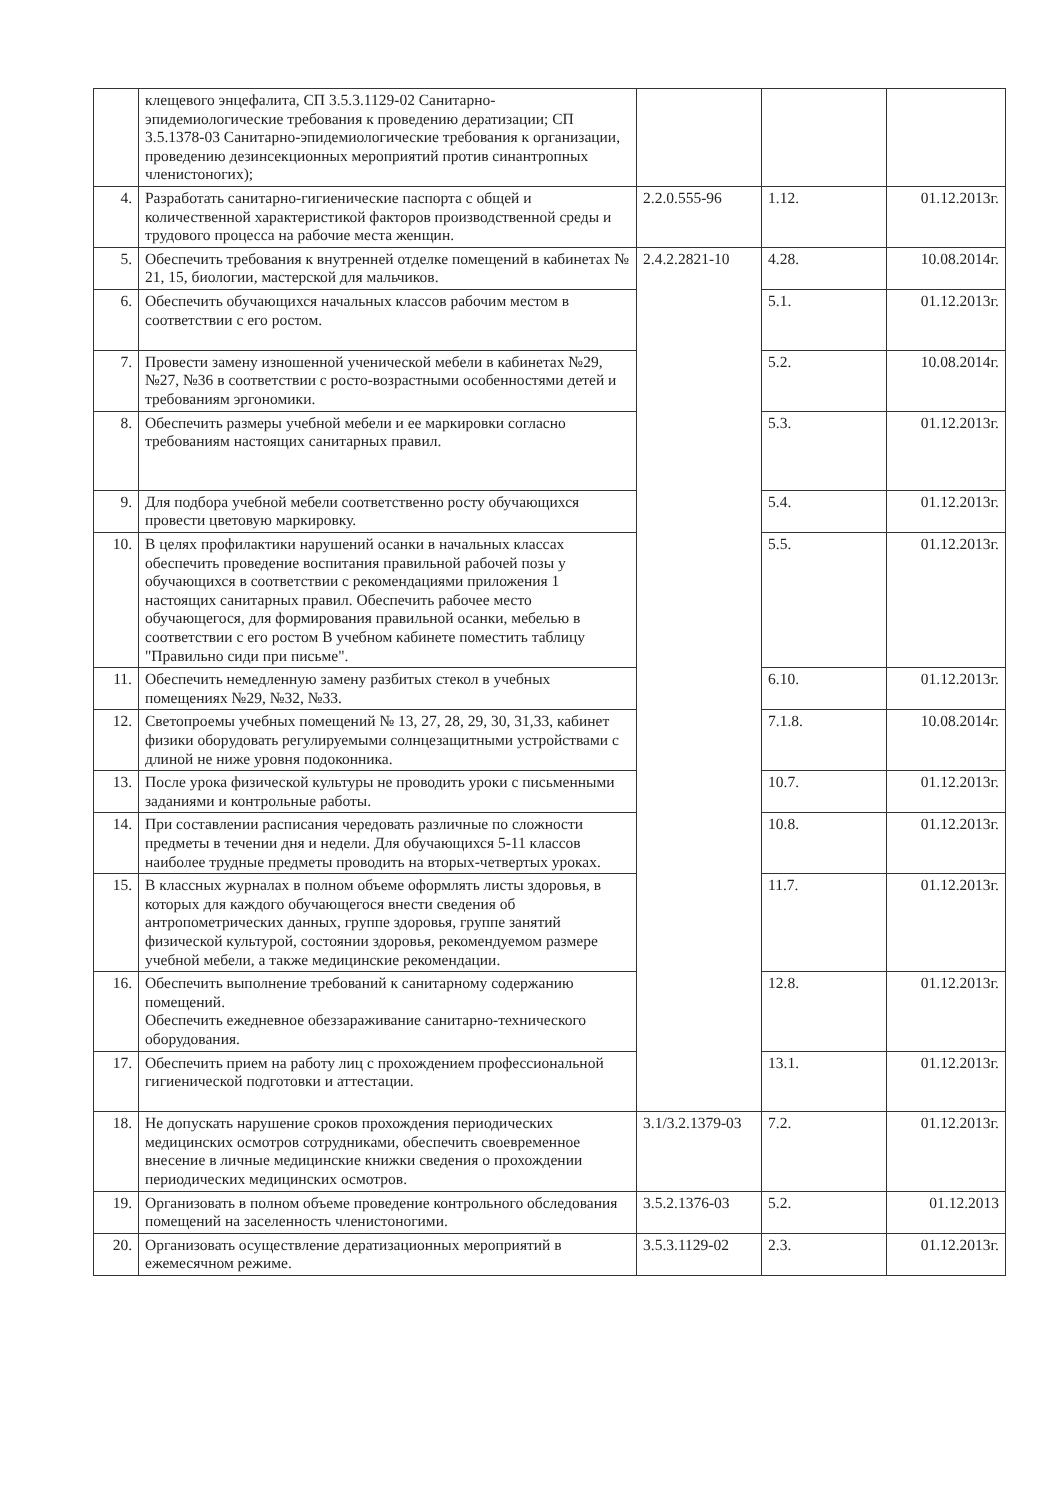| | клещевого энцефалита, СП 3.5.3.1129-02 Санитарно-эпидемиологические требования к проведению дератизации; СП 3.5.1378-03 Санитарно-эпидемиологические требования к организации, проведению дезинсекционных мероприятий против синантропных членистоногих); | | | |
| 4. | Разработать санитарно-гигиенические паспорта с общей и количественной характеристикой факторов производственной среды и трудового процесса на рабочие места женщин. | 2.2.0.555-96 | 1.12. | 01.12.2013г. |
| 5. | Обеспечить требования к внутренней отделке помещений в кабинетах № 21, 15, биологии, мастерской для мальчиков. | 2.4.2.2821-10 | 4.28. | 10.08.2014г. |
| 6. | Обеспечить обучающихся начальных классов рабочим местом в соответствии с его ростом. | | 5.1. | 01.12.2013г. |
| 7. | Провести замену изношенной ученической мебели в кабинетах №29, №27, №36 в соответствии с росто-возрастными особенностями детей и требованиям эргономики. | | 5.2. | 10.08.2014г. |
| 8. | Обеспечить размеры учебной мебели и ее маркировки согласно требованиям настоящих санитарных правил. | | 5.3. | 01.12.2013г. |
| 9. | Для подбора учебной мебели соответственно росту обучающихся провести цветовую маркировку. | | 5.4. | 01.12.2013г. |
| 10. | В целях профилактики нарушений осанки в начальных классах обеспечить проведение воспитания правильной рабочей позы у обучающихся в соответствии с рекомендациями приложения 1 настоящих санитарных правил. Обеспечить рабочее место обучающегося, для формирования правильной осанки, мебелью в соответствии с его ростом В учебном кабинете поместить таблицу "Правильно сиди при письме". | | 5.5. | 01.12.2013г. |
| 11. | Обеспечить немедленную замену разбитых стекол в учебных помещениях №29, №32, №33. | | 6.10. | 01.12.2013г. |
| 12. | Светопроемы учебных помещений № 13, 27, 28, 29, 30, 31,33, кабинет физики оборудовать регулируемыми солнцезащитными устройствами с длиной не ниже уровня подоконника. | | 7.1.8. | 10.08.2014г. |
| 13. | После урока физической культуры не проводить уроки с письменными заданиями и контрольные работы. | | 10.7. | 01.12.2013г. |
| 14. | При составлении расписания чередовать различные по сложности предметы в течении дня и недели. Для обучающихся 5-11 классов наиболее трудные предметы проводить на вторых-четвертых уроках. | | 10.8. | 01.12.2013г. |
| 15. | В классных журналах в полном объеме оформлять листы здоровья, в которых для каждого обучающегося внести сведения об антропометрических данных, группе здоровья, группе занятий физической культурой, состоянии здоровья, рекомендуемом размере учебной мебели, а также медицинские рекомендации. | | 11.7. | 01.12.2013г. |
| 16. | Обеспечить выполнение требований к санитарному содержанию помещений. Обеспечить ежедневное обеззараживание санитарно-технического оборудования. | | 12.8. | 01.12.2013г. |
| 17. | Обеспечить прием на работу лиц с прохождением профессиональной гигиенической подготовки и аттестации. | | 13.1. | 01.12.2013г. |
| 18. | Не допускать нарушение сроков прохождения периодических медицинских осмотров сотрудниками, обеспечить своевременное внесение в личные медицинские книжки сведения о прохождении периодических медицинских осмотров. | 3.1/3.2.1379-03 | 7.2. | 01.12.2013г. |
| 19. | Организовать в полном объеме проведение контрольного обследования помещений на заселенность членистоногими. | 3.5.2.1376-03 | 5.2. | 01.12.2013 |
| 20. | Организовать осуществление дератизационных мероприятий в ежемесячном режиме. | 3.5.3.1129-02 | 2.3. | 01.12.2013г. |